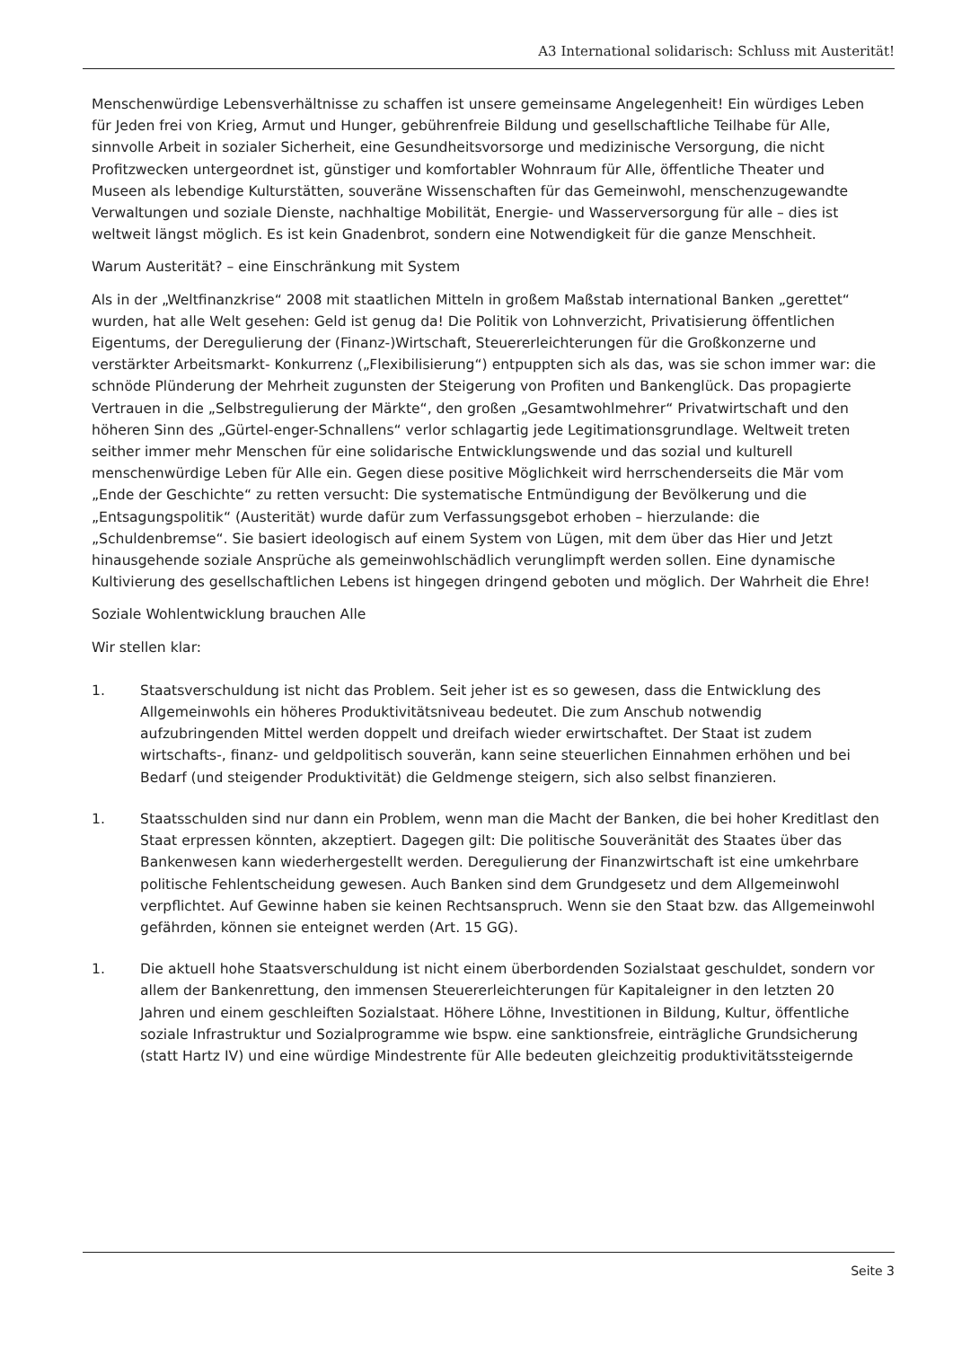A3 International solidarisch: Schluss mit Austerität!
Menschenwürdige Lebensverhältnisse zu schaffen ist unsere gemeinsame Angelegenheit! Ein würdiges Leben für Jeden frei von Krieg, Armut und Hunger, gebührenfreie Bildung und gesellschaftliche Teilhabe für Alle, sinnvolle Arbeit in sozialer Sicherheit, eine Gesundheitsvorsorge und medizinische Versorgung, die nicht Profitzwecken untergeordnet ist, günstiger und komfortabler Wohnraum für Alle, öffentliche Theater und Museen als lebendige Kulturstätten, souveräne Wissenschaften für das Gemeinwohl, menschenzugewandte Verwaltungen und soziale Dienste, nachhaltige Mobilität, Energie- und Wasserversorgung für alle – dies ist weltweit längst möglich. Es ist kein Gnadenbrot, sondern eine Notwendigkeit für die ganze Menschheit.
Warum Austerität? – eine Einschränkung mit System
Als in der „Weltfinanzkrise“ 2008 mit staatlichen Mitteln in großem Maßstab international Banken „gerettet“ wurden, hat alle Welt gesehen: Geld ist genug da! Die Politik von Lohnverzicht, Privatisierung öffentlichen Eigentums, der Deregulierung der (Finanz-)Wirtschaft, Steuererleichterungen für die Großkonzerne und verstärkter Arbeitsmarkt- Konkurrenz („Flexibilisierung“) entpuppten sich als das, was sie schon immer war: die schnöde Plünderung der Mehrheit zugunsten der Steigerung von Profiten und Bankenglück. Das propagierte Vertrauen in die „Selbstregulierung der Märkte“, den großen „Gesamtwohlmehrer“ Privatwirtschaft und den höheren Sinn des „Gürtel-enger-Schnallens“ verlor schlagartig jede Legitimationsgrundlage. Weltweit treten seither immer mehr Menschen für eine solidarische Entwicklungswende und das sozial und kulturell menschenwürdige Leben für Alle ein. Gegen diese positive Möglichkeit wird herrschenderseits die Mär vom „Ende der Geschichte“ zu retten versucht: Die systematische Entmündigung der Bevölkerung und die „Entsagungspolitik“ (Austerität) wurde dafür zum Verfassungsgebot erhoben – hierzulande: die „Schuldenbremse“. Sie basiert ideologisch auf einem System von Lügen, mit dem über das Hier und Jetzt hinausgehende soziale Ansprüche als gemeinwohlschädlich verunglimpft werden sollen. Eine dynamische Kultivierung des gesellschaftlichen Lebens ist hingegen dringend geboten und möglich. Der Wahrheit die Ehre!
Soziale Wohlentwicklung brauchen Alle
Wir stellen klar:
1. Staatsverschuldung ist nicht das Problem. Seit jeher ist es so gewesen, dass die Entwicklung des Allgemeinwohls ein höheres Produktivitätsniveau bedeutet. Die zum Anschub notwendig aufzubringenden Mittel werden doppelt und dreifach wieder erwirtschaftet. Der Staat ist zudem wirtschafts-, finanz- und geldpolitisch souverän, kann seine steuerlichen Einnahmen erhöhen und bei Bedarf (und steigender Produktivität) die Geldmenge steigern, sich also selbst finanzieren.
1. Staatsschulden sind nur dann ein Problem, wenn man die Macht der Banken, die bei hoher Kreditlast den Staat erpressen könnten, akzeptiert. Dagegen gilt: Die politische Souveränität des Staates über das Bankenwesen kann wiederhergestellt werden. Deregulierung der Finanzwirtschaft ist eine umkehrbare politische Fehlentscheidung gewesen. Auch Banken sind dem Grundgesetz und dem Allgemeinwohl verpflichtet. Auf Gewinne haben sie keinen Rechtsanspruch. Wenn sie den Staat bzw. das Allgemeinwohl gefährden, können sie enteignet werden (Art. 15 GG).
1. Die aktuell hohe Staatsverschuldung ist nicht einem überbordenden Sozialstaat geschuldet, sondern vor allem der Bankenrettung, den immensen Steuererleichterungen für Kapitaleigner in den letzten 20 Jahren und einem geschleiften Sozialstaat. Höhere Löhne, Investitionen in Bildung, Kultur, öffentliche soziale Infrastruktur und Sozialprogramme wie bspw. eine sanktionsfreie, einträgliche Grundsicherung (statt Hartz IV) und eine würdige Mindestrente für Alle bedeuten gleichzeitig produktivitätssteigernde
Seite 3